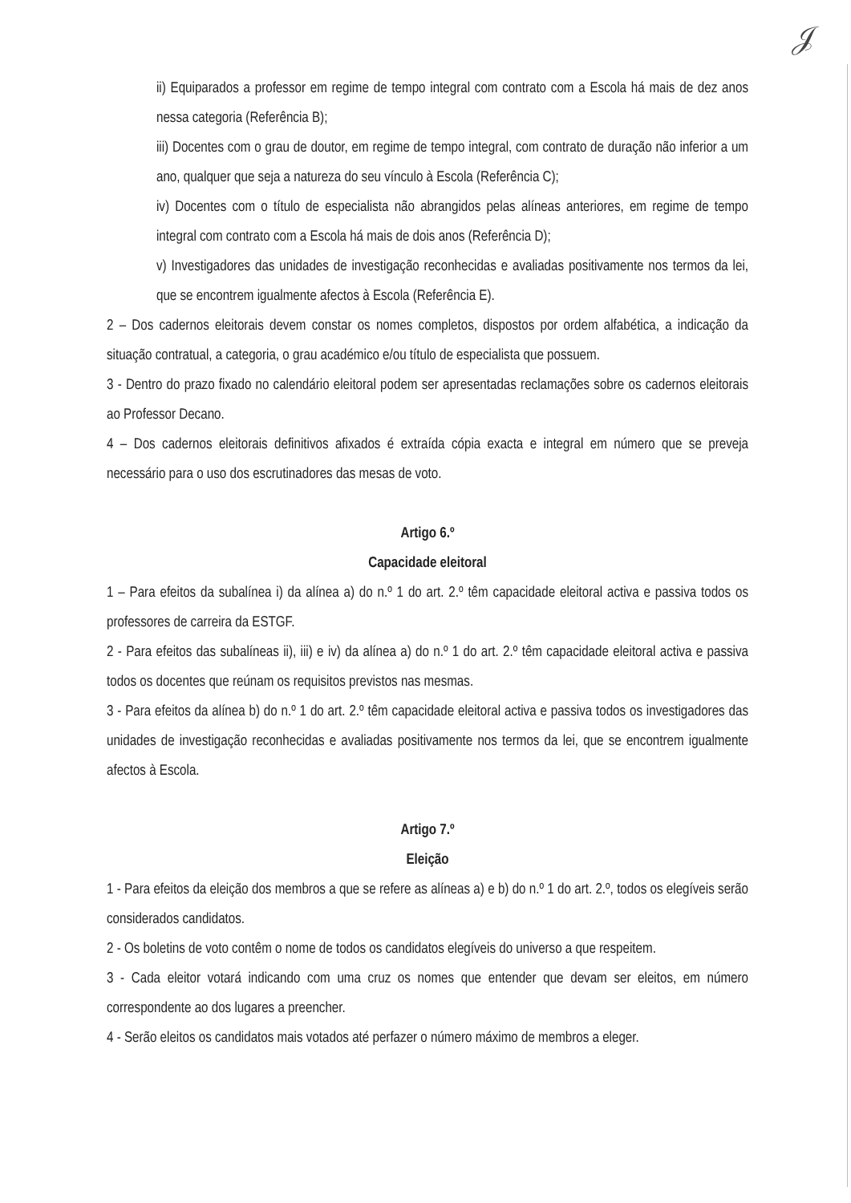𝒥
ii) Equiparados a professor em regime de tempo integral com contrato com a Escola há mais de dez anos nessa categoria (Referência B);
iii) Docentes com o grau de doutor, em regime de tempo integral, com contrato de duração não inferior a um ano, qualquer que seja a natureza do seu vínculo à Escola (Referência C);
iv) Docentes com o título de especialista não abrangidos pelas alíneas anteriores, em regime de tempo integral com contrato com a Escola há mais de dois anos (Referência D);
v) Investigadores das unidades de investigação reconhecidas e avaliadas positivamente nos termos da lei, que se encontrem igualmente afectos à Escola (Referência E).
2 – Dos cadernos eleitorais devem constar os nomes completos, dispostos por ordem alfabética, a indicação da situação contratual, a categoria, o grau académico e/ou título de especialista que possuem.
3 - Dentro do prazo fixado no calendário eleitoral podem ser apresentadas reclamações sobre os cadernos eleitorais ao Professor Decano.
4 – Dos cadernos eleitorais definitivos afixados é extraída cópia exacta e integral em número que se preveja necessário para o uso dos escrutinadores das mesas de voto.
Artigo 6.º
Capacidade eleitoral
1 – Para efeitos da subalínea i) da alínea a) do n.º 1 do art. 2.º têm capacidade eleitoral activa e passiva todos os professores de carreira da ESTGF.
2 - Para efeitos das subalíneas ii), iii) e iv) da alínea a) do n.º 1 do art. 2.º têm capacidade eleitoral activa e passiva todos os docentes que reúnam os requisitos previstos nas mesmas.
3 - Para efeitos da alínea b) do n.º 1 do art. 2.º têm capacidade eleitoral activa e passiva todos os investigadores das unidades de investigação reconhecidas e avaliadas positivamente nos termos da lei, que se encontrem igualmente afectos à Escola.
Artigo 7.º
Eleição
1 - Para efeitos da eleição dos membros a que se refere as alíneas a) e b) do n.º 1 do art. 2.º, todos os elegíveis serão considerados candidatos.
2 - Os boletins de voto contêm o nome de todos os candidatos elegíveis do universo a que respeitem.
3 - Cada eleitor votará indicando com uma cruz os nomes que entender que devam ser eleitos, em número correspondente ao dos lugares a preencher.
4 - Serão eleitos os candidatos mais votados até perfazer o número máximo de membros a eleger.